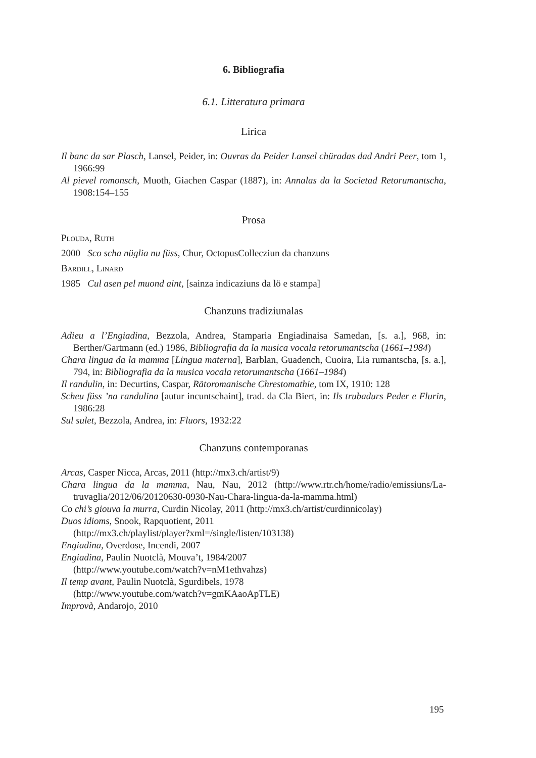6. Bibliografia
6.1. Litteratura primara
Lirica
Il banc da sar Plasch, Lansel, Peider, in: Ouvras da Peider Lansel chüradas dad Andri Peer, tom 1, 1966:99
Al pievel romonsch, Muoth, Giachen Caspar (1887), in: Annalas da la Societad Retorumantscha, 1908:154–155
Prosa
Plouda, Ruth
2000 Sco scha nüglia nu füss, Chur, OctopusCollecziun da chanzuns
Bardill, Linard
1985 Cul asen pel muond aint, [sainza indicaziuns da lö e stampa]
Chanzuns tradiziunalas
Adieu a l’Engiadina, Bezzola, Andrea, Stamparia Engiadinaisa Samedan, [s. a.], 968, in: Berther/Gartmann (ed.) 1986, Bibliografia da la musica vocala retorumantscha (1661–1984)
Chara lingua da la mamma [Lingua materna], Barblan, Guadench, Cuoira, Lia rumantscha, [s. a.], 794, in: Bibliografia da la musica vocala retorumantscha (1661–1984)
Il randulin, in: Decurtins, Caspar, Rätoromanische Chrestomathie, tom IX, 1910: 128
Scheu füss ’na randulina [autur incuntschaint], trad. da Cla Biert, in: Ils trubadurs Peder e Flurin, 1986:28
Sul sulet, Bezzola, Andrea, in: Fluors, 1932:22
Chanzuns contemporanas
Arcas, Casper Nicca, Arcas, 2011 (http://mx3.ch/artist/9)
Chara lingua da la mamma, Nau, Nau, 2012 (http://www.rtr.ch/home/radio/emissiuns/La-truvaglia/2012/06/20120630-0930-Nau-Chara-lingua-da-la-mamma.html)
Co chi’s giouva la murra, Curdin Nicolay, 2011 (http://mx3.ch/artist/curdinnicolay)
Duos idioms, Snook, Rapquotient, 2011
(http://mx3.ch/playlist/player?xml=/single/listen/103138)
Engiadina, Overdose, Incendi, 2007
Engiadina, Paulin Nuotclà, Mouva’t, 1984/2007
(http://www.youtube.com/watch?v=nM1ethvahzs)
Il temp avant, Paulin Nuotclà, Sgurdibels, 1978
(http://www.youtube.com/watch?v=gmKAaoApTLE)
Improvà, Andarojo, 2010
195